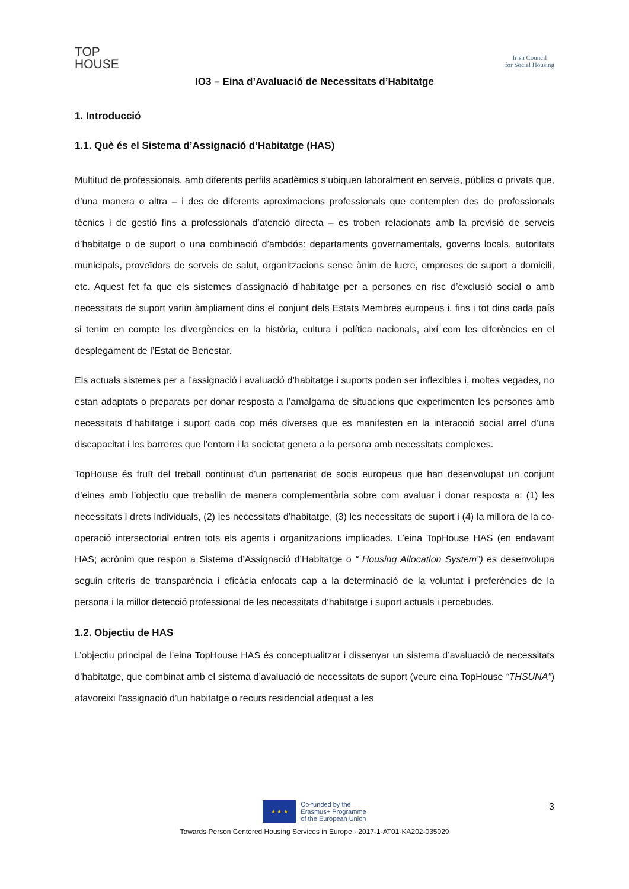TOP
HOUSE
Irish Council
for Social Housing
IO3 – Eina d’Avaluació de Necessitats d’Habitatge
1. Introducció
1.1. Què és el Sistema d’Assignació d’Habitatge (HAS)
Multitud de professionals, amb diferents perfils acadèmics s’ubiquen laboralment en serveis, públics o privats que, d’una manera o altra – i des de diferents aproximacions professionals que contemplen des de professionals tècnics i de gestió fins a professionals d’atenció directa – es troben relacionats amb la previsió de serveis d’habitatge o de suport o una combinació d’ambdós: departaments governamentals, governs locals, autoritats municipals, proveïdors de serveis de salut, organitzacions sense ànim de lucre, empreses de suport a domicili, etc. Aquest fet fa que els sistemes d’assignació d’habitatge per a persones en risc d’exclusió social o amb necessitats de suport variïn àmpliament dins el conjunt dels Estats Membres europeus i, fins i tot dins cada país si tenim en compte les divergències en la història, cultura i política nacionals, així com les diferències en el desplegament de l’Estat de Benestar.
Els actuals sistemes per a l’assignació i avaluació d’habitatge i suports poden ser inflexibles i, moltes vegades, no estan adaptats o preparats per donar resposta a l’amalgama de situacions que experimenten les persones amb necessitats d’habitatge i suport cada cop més diverses que es manifesten en la interacció social arrel d’una discapacitat i les barreres que l’entorn i la societat genera a la persona amb necessitats complexes.
TopHouse és fruït del treball continuat d’un partenariat de socis europeus que han desenvolupat un conjunt d’eines amb l’objectiu que treballin de manera complementària sobre com avaluar i donar resposta a: (1) les necessitats i drets individuals, (2) les necessitats d’habitatge, (3) les necessitats de suport i (4) la millora de la co-operació intersectorial entren tots els agents i organitzacions implicades. L’eina TopHouse HAS (en endavant HAS; acrònim que respon a Sistema d’Assignació d’Habitatge o “ Housing Allocation System”) es desenvolupa seguin criteris de transparència i eficàcia enfocats cap a la determinació de la voluntat i preferències de la persona i la millor detecció professional de les necessitats d’habitatge i suport actuals i percebudes.
1.2. Objectiu de HAS
L’objectiu principal de l’eina TopHouse HAS és conceptualitzar i dissenyar un sistema d’avaluació de necessitats d’habitatge, que combinat amb el sistema d’avaluació de necessitats de suport (veure eina TopHouse “THSUNA”) afavoreixi l’assignació d’un habitatge o recurs residencial adequat a les
3
★ ★ ★
Co-funded by the
Erasmus+ Programme
of the European Union
Towards Person Centered Housing Services in Europe - 2017-1-AT01-KA202-035029